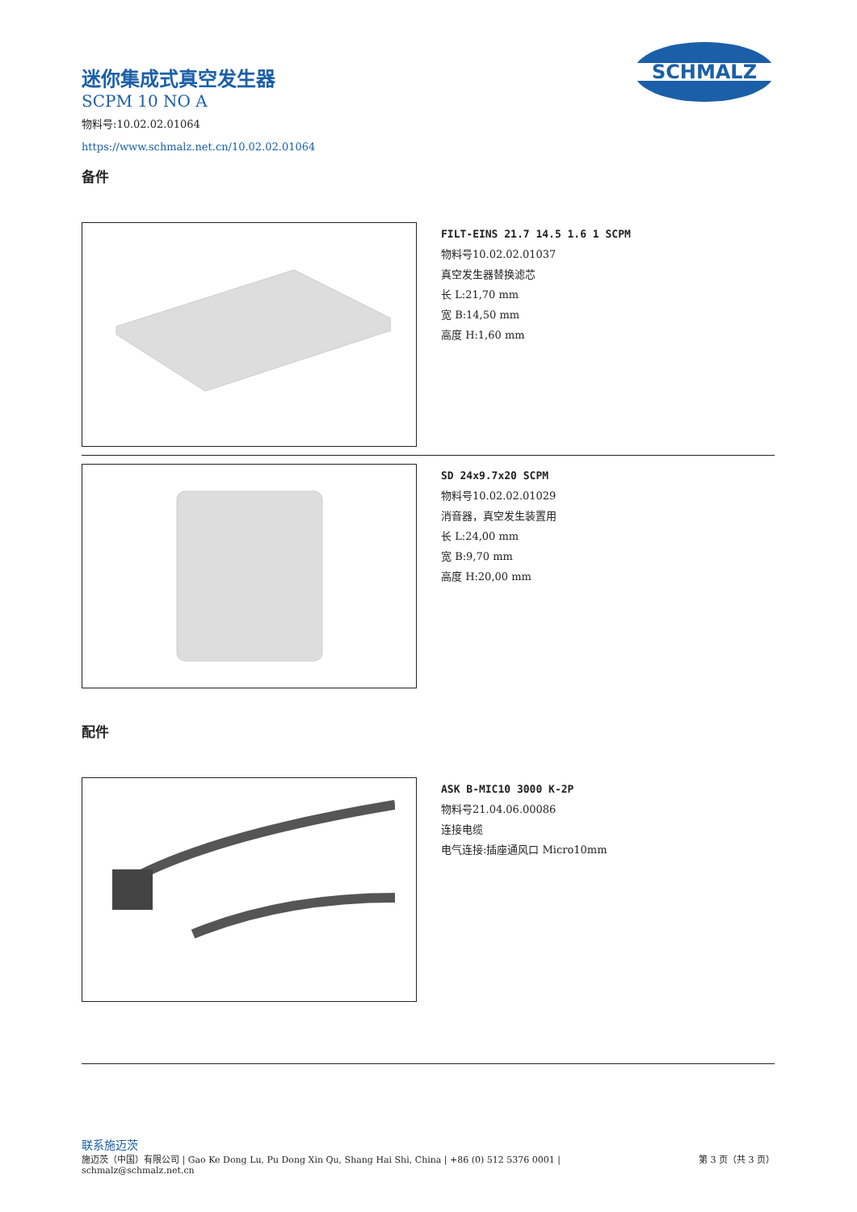SCHMALZ
迷你集成式真空发生器
SCPM 10 NO A
物料号:10.02.02.01064
https://www.schmalz.net.cn/10.02.02.01064
备件
FILT-EINS 21.7 14.5 1.6 1 SCPM
物料号10.02.02.01037
真空发生器替换滤芯
长 L:21,70 mm
宽 B:14,50 mm
高度 H:1,60 mm
SD 24x9.7x20 SCPM
物料号10.02.02.01029
消音器，真空发生装置用
长 L:24,00 mm
宽 B:9,70 mm
高度 H:20,00 mm
配件
ASK B-MIC10 3000 K-2P
物料号21.04.06.00086
连接电缆
电气连接:插座通风口 Micro10mm
联系施迈茨
施迈茨（中国）有限公司 | Gao Ke Dong Lu, Pu Dong Xin Qu, Shang Hai Shi, China | +86 (0) 512 5376 0001 |
schmalz@schmalz.net.cn 第 3 页（共 3 页）